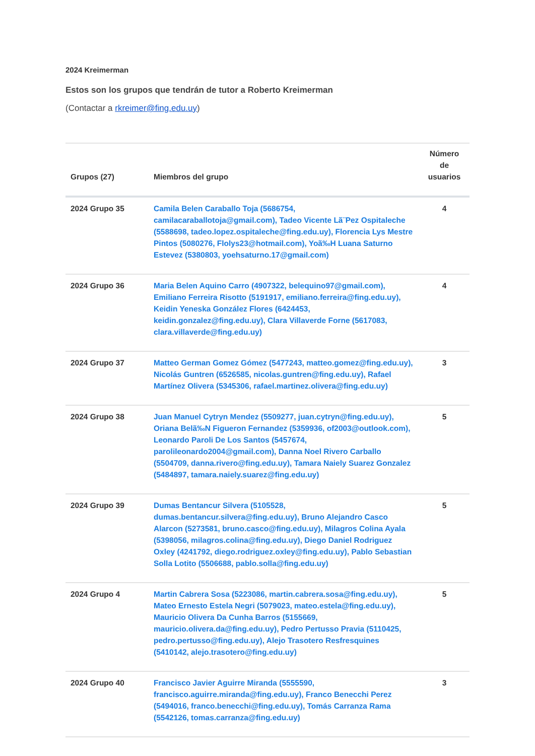2024 Kreimerman
Estos son los grupos que tendrán de tutor a Roberto Kreimerman
(Contactar a rkreimer@fing.edu.uy)
| Grupos (27) | Miembros del grupo | Número de usuarios |
| --- | --- | --- |
| 2024 Grupo 35 | Camila Belen Caraballo Toja (5686754, camilacaraballotoja@gmail.com), Tadeo Vicente Lã¨Pez Ospitaleche (5588698, tadeo.lopez.ospitaleche@fing.edu.uy), Florencia Lys Mestre Pintos (5080276, Flolys23@hotmail.com), Yoã‰H Luana Saturno Estevez (5380803, yoehsaturno.17@gmail.com) | 4 |
| 2024 Grupo 36 | Maria Belen Aquino Carro (4907322, belequino97@gmail.com), Emiliano Ferreira Risotto (5191917, emiliano.ferreira@fing.edu.uy), Keidin Yeneska González Flores (6424453, keidin.gonzalez@fing.edu.uy), Clara Villaverde Forne (5617083, clara.villaverde@fing.edu.uy) | 4 |
| 2024 Grupo 37 | Matteo German Gomez Gómez (5477243, matteo.gomez@fing.edu.uy), Nicolás Guntren (6526585, nicolas.guntren@fing.edu.uy), Rafael Martínez Olivera (5345306, rafael.martinez.olivera@fing.edu.uy) | 3 |
| 2024 Grupo 38 | Juan Manuel Cytryn Mendez (5509277, juan.cytryn@fing.edu.uy), Oriana Belã‰N Figueron Fernandez (5359936, of2003@outlook.com), Leonardo Paroli De Los Santos (5457674, parolileonardo2004@gmail.com), Danna Noel Rivero Carballo (5504709, danna.rivero@fing.edu.uy), Tamara Naiely Suarez Gonzalez (5484897, tamara.naiely.suarez@fing.edu.uy) | 5 |
| 2024 Grupo 39 | Dumas Bentancur Silvera (5105528, dumas.bentancur.silvera@fing.edu.uy), Bruno Alejandro Casco Alarcon (5273581, bruno.casco@fing.edu.uy), Milagros Colina Ayala (5398056, milagros.colina@fing.edu.uy), Diego Daniel Rodriguez Oxley (4241792, diego.rodriguez.oxley@fing.edu.uy), Pablo Sebastian Solla Lotito (5506688, pablo.solla@fing.edu.uy) | 5 |
| 2024 Grupo 4 | Martin Cabrera Sosa (5223086, martin.cabrera.sosa@fing.edu.uy), Mateo Ernesto Estela Negri (5079023, mateo.estela@fing.edu.uy), Mauricio Olivera Da Cunha Barros (5155669, mauricio.olivera.da@fing.edu.uy), Pedro Pertusso Pravia (5110425, pedro.pertusso@fing.edu.uy), Alejo Trasotero Resfresquines (5410142, alejo.trasotero@fing.edu.uy) | 5 |
| 2024 Grupo 40 | Francisco Javier Aguirre Miranda (5555590, francisco.aguirre.miranda@fing.edu.uy), Franco Benecchi Perez (5494016, franco.benecchi@fing.edu.uy), Tomás Carranza Rama (5542126, tomas.carranza@fing.edu.uy) | 3 |